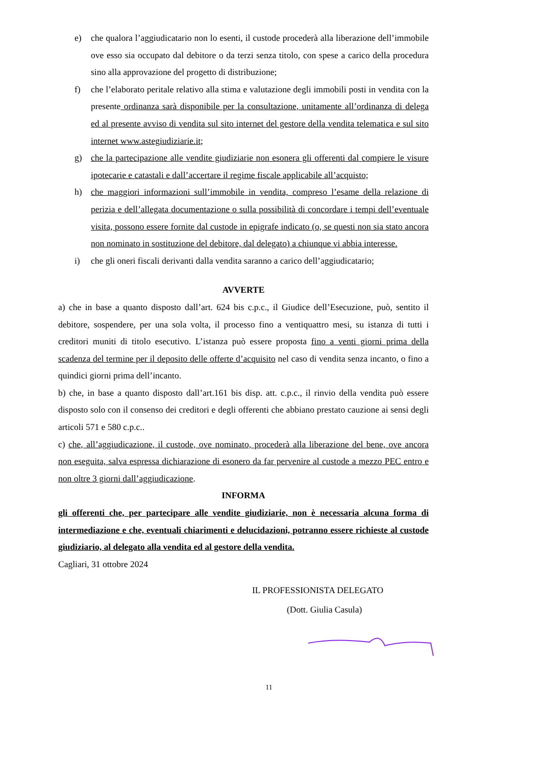e) che qualora l’aggiudicatario non lo esenti, il custode procederà alla liberazione dell’immobile ove esso sia occupato dal debitore o da terzi senza titolo, con spese a carico della procedura sino alla approvazione del progetto di distribuzione;
f) che l’elaborato peritale relativo alla stima e valutazione degli immobili posti in vendita con la presente ordinanza sarà disponibile per la consultazione, unitamente all’ordinanza di delega ed al presente avviso di vendita sul sito internet del gestore della vendita telematica e sul sito internet www.astegiudiziarie.it;
g) che la partecipazione alle vendite giudiziarie non esonera gli offerenti dal compiere le visure ipotecarie e catastali e dall’accertare il regime fiscale applicabile all’acquisto;
h) che maggiori informazioni sull’immobile in vendita, compreso l’esame della relazione di perizia e dell’allegata documentazione o sulla possibilità di concordare i tempi dell’eventuale visita, possono essere fornite dal custode in epigrafe indicato (o, se questi non sia stato ancora non nominato in sostituzione del debitore, dal delegato) a chiunque vi abbia interesse.
i) che gli oneri fiscali derivanti dalla vendita saranno a carico dell’aggiudicatario;
AVVERTE
a) che in base a quanto disposto dall’art. 624 bis c.p.c., il Giudice dell’Esecuzione, può, sentito il debitore, sospendere, per una sola volta, il processo fino a ventiquattro mesi, su istanza di tutti i creditori muniti di titolo esecutivo. L’istanza può essere proposta fino a venti giorni prima della scadenza del termine per il deposito delle offerte d’acquisito nel caso di vendita senza incanto, o fino a quindici giorni prima dell’incanto.
b) che, in base a quanto disposto dall’art.161 bis disp. att. c.p.c., il rinvio della vendita può essere disposto solo con il consenso dei creditori e degli offerenti che abbiano prestato cauzione ai sensi degli articoli 571 e 580 c.p.c..
c) che, all’aggiudicazione, il custode, ove nominato, procederà alla liberazione del bene, ove ancora non eseguita, salva espressa dichiarazione di esonero da far pervenire al custode a mezzo PEC entro e non oltre 3 giorni dall’aggiudicazione.
INFORMA
gli offerenti che, per partecipare alle vendite giudiziarie, non è necessaria alcuna forma di intermediazione e che, eventuali chiarimenti e delucidazioni, potranno essere richieste al custode giudiziario, al delegato alla vendita ed al gestore della vendita.
Cagliari, 31 ottobre 2024
IL PROFESSIONISTA DELEGATO
(Dott. Giulia Casula)
11